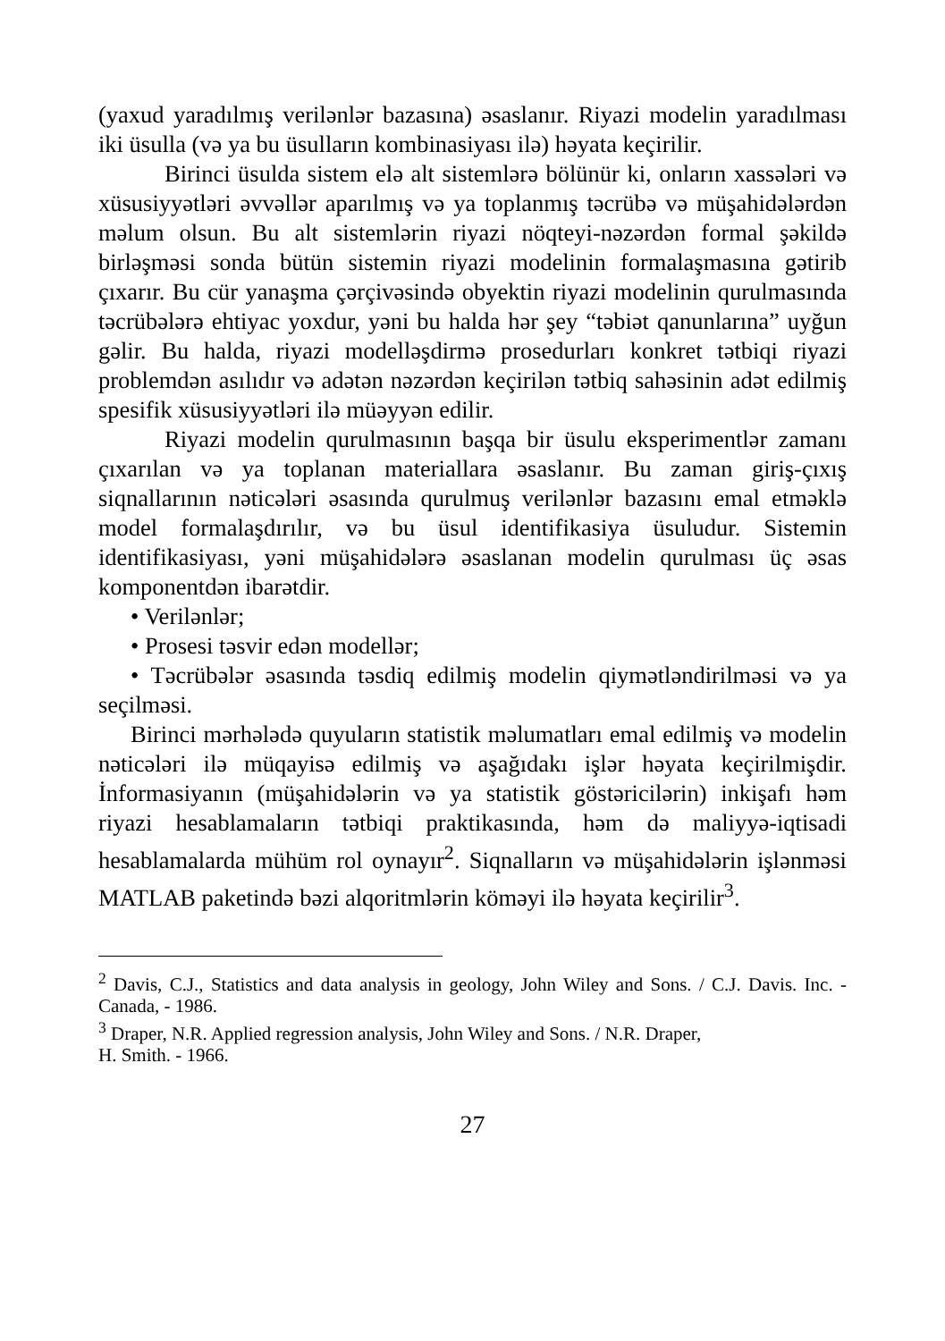(yaxud yaradılmış verilənlər bazasına) əsaslanır. Riyazi modelin yaradılması iki üsulla (və ya bu üsulların kombinasiyası ilə) həyata keçirilir.
Birinci üsulda sistem elə alt sistemlərə bölünür ki, onların xassələri və xüsusiyyətləri əvvəllər aparılmış və ya toplanmış təcrübə və müşahidələrdən məlum olsun. Bu alt sistemlərin riyazi nöqteyi-nəzərdən formal şəkildə birləşməsi sonda bütün sistemin riyazi modelinin formalaşmasına gətirib çıxarır. Bu cür yanaşma çərçivəsində obyektin riyazi modelinin qurulmasında təcrübələrə ehtiyac yoxdur, yəni bu halda hər şey “təbiət qanunlarına” uyğun gəlir. Bu halda, riyazi modelləşdirmə prosedurları konkret tətbiqi riyazi problemdən asılıdır və adətən nəzərdən keçirilən tətbiq sahəsinin adət edilmiş spesifik xüsusiyyətləri ilə müəyyən edilir.
Riyazi modelin qurulmasının başqa bir üsulu eksperimentlər zamanı çıxarılan və ya toplanan materiallara əsaslanır. Bu zaman giriş-çıxış siqnallarının nəticələri əsasında qurulmuş verilənlər bazasını emal etməklə model formalaşdırılır, və bu üsul identifikasiya üsuludur. Sistemin identifikasiyası, yəni müşahidələrə əsaslanan modelin qurulması üç əsas komponentdən ibarətdir.
• Verilənlər;
• Prosesi təsvir edən modellər;
• Təcrübələr əsasında təsdiq edilmiş modelin qiymətləndirilməsi və ya seçilməsi.
Birinci mərhələdə quyuların statistik məlumatları emal edilmiş və modelin nəticələri ilə müqayisə edilmiş və aşağıdakı işlər həyata keçirilmişdir. İnformasiyanın (müşahidələrin və ya statistik göstəricilərin) inkişafı həm riyazi hesablamaların tətbiqi praktikasında, həm də maliyyə-iqtisadi hesablamalarda mühüm rol oynayır<sup>2</sup>. Siqnalların və müşahidələrin işlənməsi MATLAB paketində bəzi alqoritmlərin köməyi ilə həyata keçirilir<sup>3</sup>.
<sup>2</sup> Davis, C.J., Statistics and data analysis in geology, John Wiley and Sons. / C.J. Davis. Inc. - Canada, - 1986.
<sup>3</sup> Draper, N.R. Applied regression analysis, John Wiley and Sons. / N.R. Draper,
H. Smith. - 1966.
27